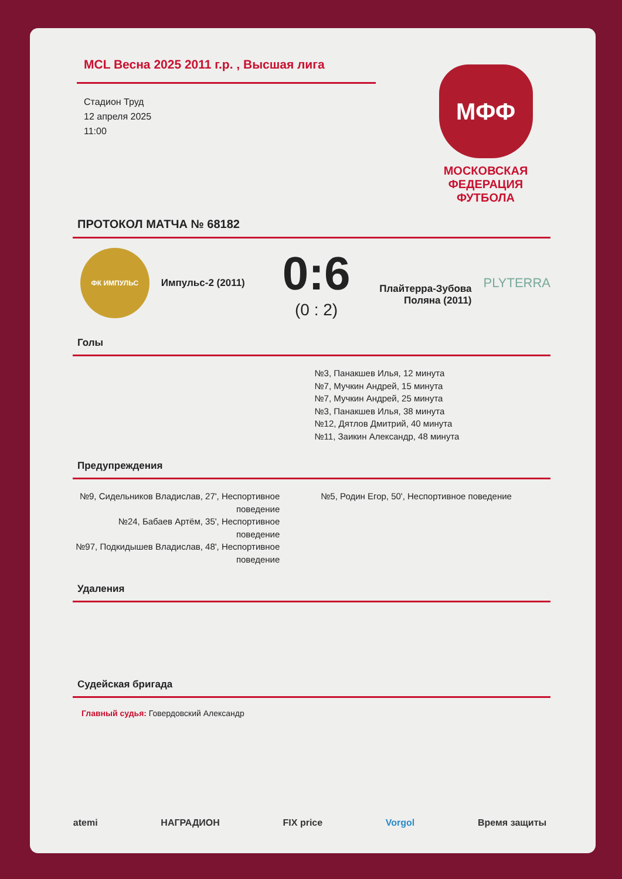MCL Весна 2025 2011 г.р. , Высшая лига
Стадион Труд
12 апреля 2025
11:00
МФФ
МОСКОВСКАЯ ФЕДЕРАЦИЯ ФУТБОЛА
ПРОТОКОЛ МАТЧА № 68182
ФК ИМПУЛЬС
Импульс-2 (2011)
0:6
(0 : 2)
Плайтерра-Зубова Поляна (2011)
PLYTERRA
Голы
№3, Панакшев Илья, 12 минута
№7, Мучкин Андрей, 15 минута
№7, Мучкин Андрей, 25 минута
№3, Панакшев Илья, 38 минута
№12, Дятлов Дмитрий, 40 минута
№11, Заикин Александр, 48 минута
Предупреждения
№9, Сидельников Владислав, 27', Неспортивное поведение
№24, Бабаев Артём, 35', Неспортивное поведение
№97, Подкидышев Владислав, 48', Неспортивное поведение
№5, Родин Егор, 50', Неспортивное поведение
Удаления
Судейская бригада
Главный судья: Говердовский Александр
atemi НАГРАДИОН FIX price Vorgol Время защиты